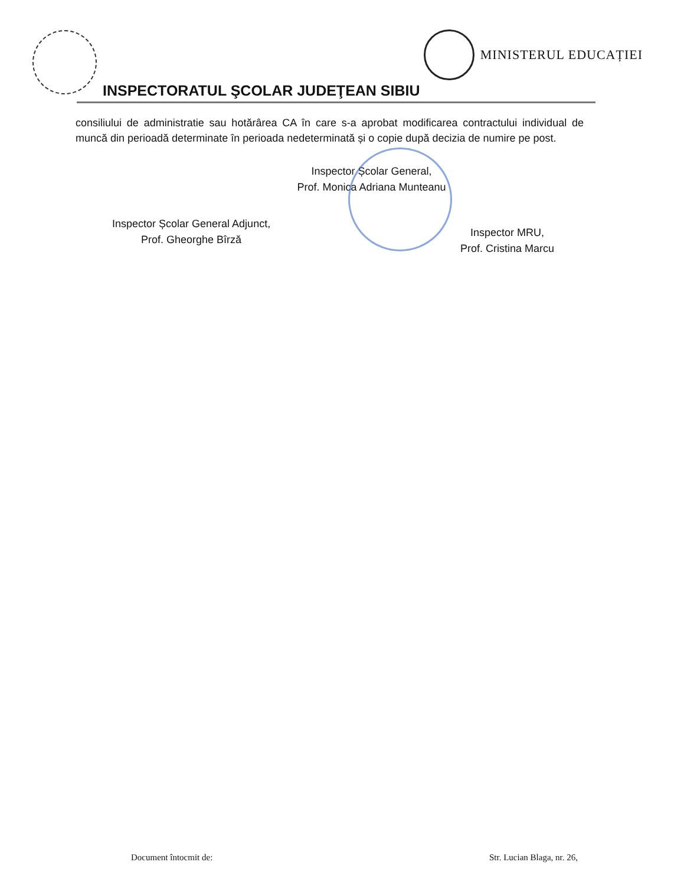INSPECTORATUL ŞCOLAR JUDEŢEAN SIBIU
MINISTERUL EDUCAȚIEI
consiliului de administratie sau hotărârea CA în care s-a aprobat modificarea contractului individual de muncă din perioadă determinate în perioada nedeterminată și o copie după decizia de numire pe post.
Inspector Școlar General,
Prof. Monica Adriana Munteanu
Inspector Școlar General Adjunct,
Prof. Gheorghe Bîrză
Inspector MRU,
Prof. Cristina Marcu
Document întocmit de: Str. Lucian Blaga, nr. 26,